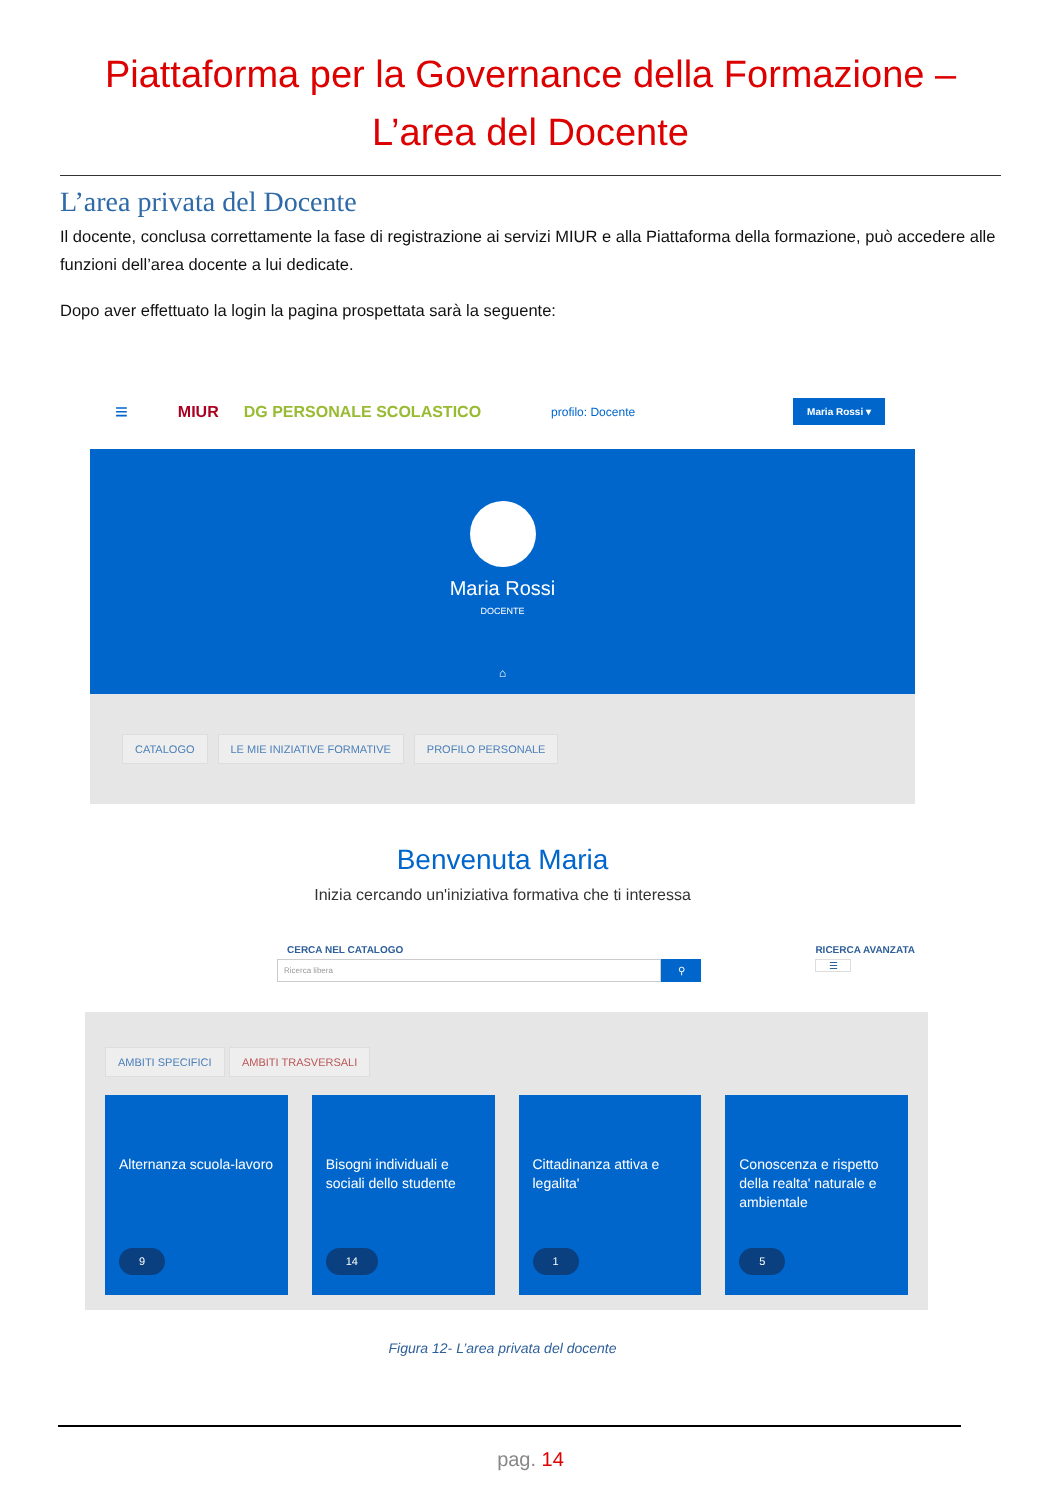Piattaforma per la Governance della Formazione –
L’area del Docente
L’area privata del Docente
Il docente, conclusa correttamente la fase di registrazione ai servizi MIUR e alla Piattaforma della formazione, può accedere alle funzioni dell’area docente a lui dedicate.
Dopo aver effettuato la login la pagina prospettata sarà la seguente:
≡ MIUR DG PERSONALE SCOLASTICO profilo: Docente Maria Rossi ▾
Maria Rossi
DOCENTE
⌂
CATALOGO LE MIE INIZIATIVE FORMATIVE PROFILO PERSONALE
Benvenuta Maria
Inizia cercando un'iniziativa formativa che ti interessa
CERCA NEL CATALOGO
Ricerca libera ⚲
RICERCA AVANZATA
☰
AMBITI SPECIFICI AMBITI TRASVERSALI
Alternanza scuola-lavoro
9
Bisogni individuali e sociali dello studente
14
Cittadinanza attiva e legalita'
1
Conoscenza e rispetto della realta' naturale e ambientale
5
Figura 12- L’area privata del docente
pag. 14